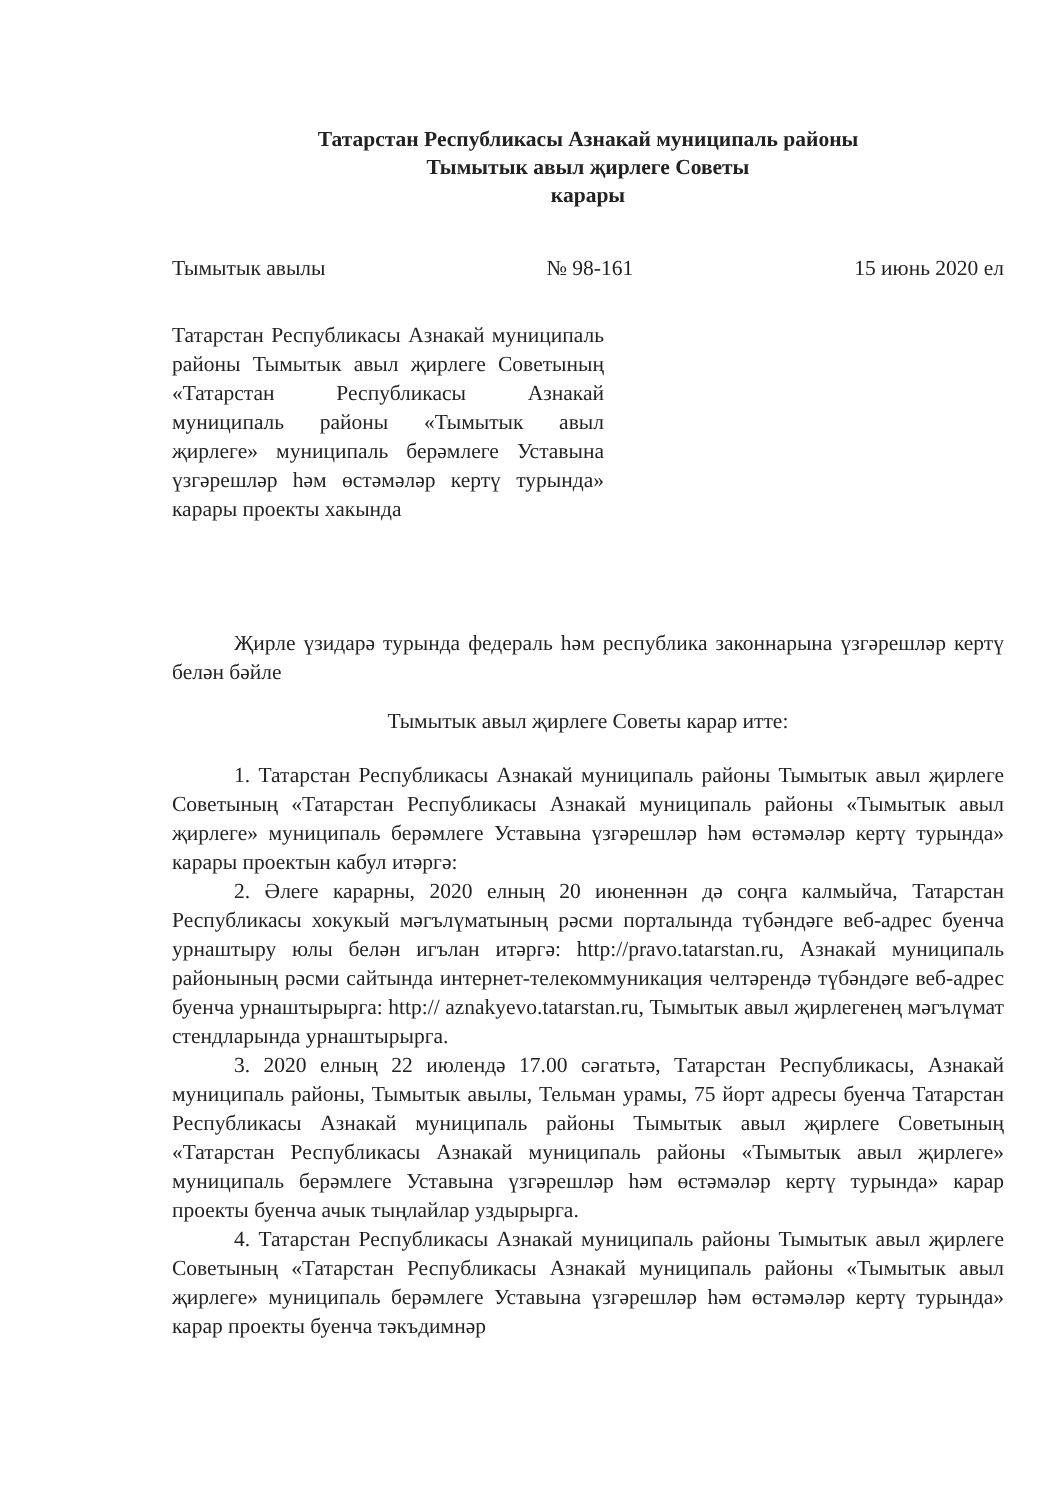Татарстан Республикасы Азнакай муниципаль районы
Тымытык авыл җирлеге Советы
карары
Тымытык авылы № 98-161 15 июнь 2020 ел
Татарстан Республикасы Азнакай муниципаль районы Тымытык авыл җирлеге Советының «Татарстан Республикасы Азнакай муниципаль районы «Тымытык авыл җирлеге» муниципаль берәмлеге Уставына үзгәрешләр һәм өстәмәләр кертү турында» карары проекты хакында
Җирле үзидарә турында федераль һәм республика законнарына үзгәрешләр кертү белән бәйле
Тымытык авыл җирлеге Советы карар итте:
1. Татарстан Республикасы Азнакай муниципаль районы Тымытык авыл җирлеге Советының «Татарстан Республикасы Азнакай муниципаль районы «Тымытык авыл җирлеге» муниципаль берәмлеге Уставына үзгәрешләр һәм өстәмәләр кертү турында» карары проектын кабул итәргә:
2. Әлеге карарны, 2020 елның 20 июненнән дә соңга калмыйча, Татарстан Республикасы хокукый мәгълүматының рәсми порталында түбәндәге веб-адрес буенча урнаштыру юлы белән игълан итәргә: http://pravo.tatarstan.ru, Азнакай муниципаль районының рәсми сайтында интернет-телекоммуникация челтәрендә түбәндәге веб-адрес буенча урнаштырырга: http:// aznakyevo.tatarstan.ru, Тымытык авыл җирлегенең мәгълүмат стендларында урнаштырырга.
3. 2020 елның 22 июлендә 17.00 сәгатьтә, Татарстан Республикасы, Азнакай муниципаль районы, Тымытык авылы, Тельман урамы, 75 йорт адресы буенча Татарстан Республикасы Азнакай муниципаль районы Тымытык авыл җирлеге Советының «Татарстан Республикасы Азнакай муниципаль районы «Тымытык авыл җирлеге» муниципаль берәмлеге Уставына үзгәрешләр һәм өстәмәләр кертү турында» карар проекты буенча ачык тыңлайлар уздырырга.
4. Татарстан Республикасы Азнакай муниципаль районы Тымытык авыл җирлеге Советының «Татарстан Республикасы Азнакай муниципаль районы «Тымытык авыл җирлеге» муниципаль берәмлеге Уставына үзгәрешләр һәм өстәмәләр кертү турында» карар проекты буенча тәкъдимнәр